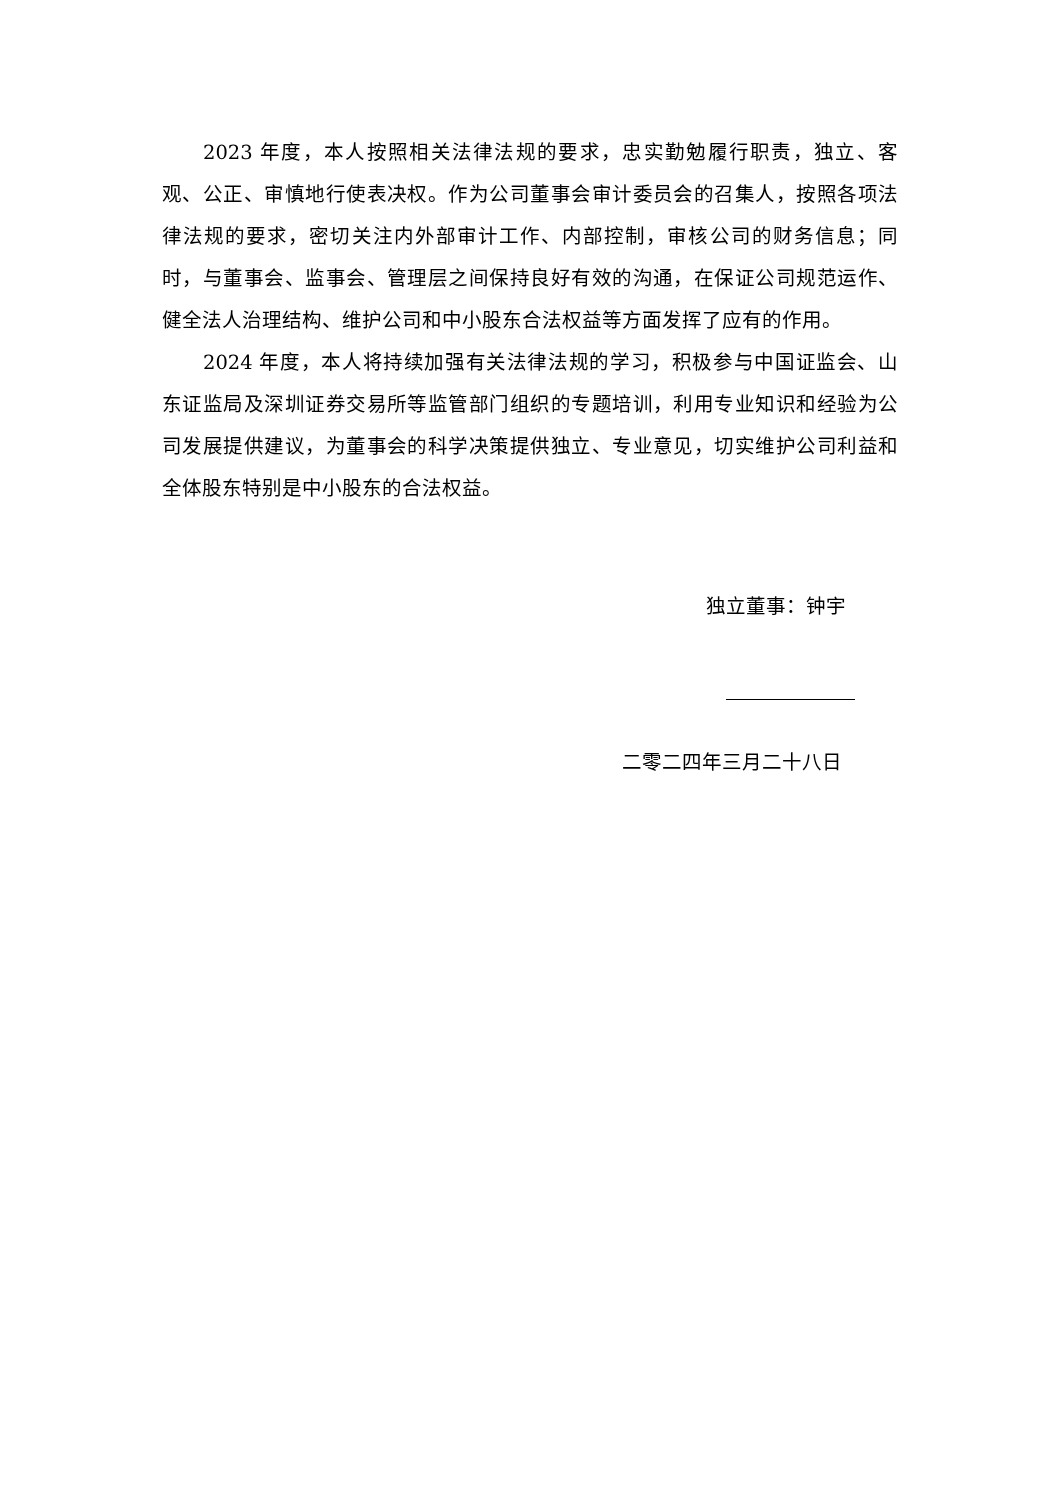2023 年度，本人按照相关法律法规的要求，忠实勤勉履行职责，独立、客观、公正、审慎地行使表决权。作为公司董事会审计委员会的召集人，按照各项法律法规的要求，密切关注内外部审计工作、内部控制，审核公司的财务信息；同时，与董事会、监事会、管理层之间保持良好有效的沟通，在保证公司规范运作、健全法人治理结构、维护公司和中小股东合法权益等方面发挥了应有的作用。
2024 年度，本人将持续加强有关法律法规的学习，积极参与中国证监会、山东证监局及深圳证券交易所等监管部门组织的专题培训，利用专业知识和经验为公司发展提供建议，为董事会的科学决策提供独立、专业意见，切实维护公司利益和全体股东特别是中小股东的合法权益。
独立董事：钟宇
二零二四年三月二十八日